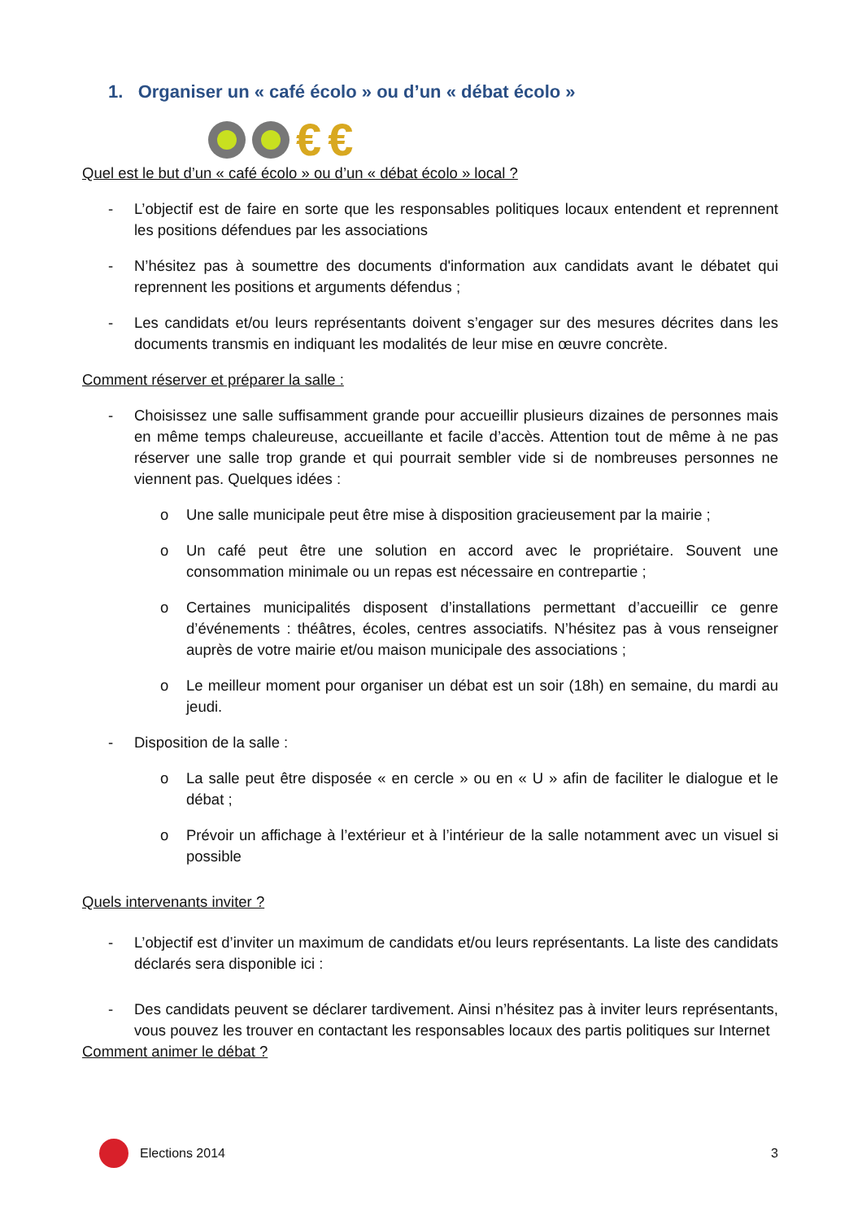1. Organiser un « café écolo » ou d’un « débat écolo »
€ €
Quel est le but d’un « café écolo » ou d’un « débat écolo » local ?
- L’objectif est de faire en sorte que les responsables politiques locaux entendent et reprennent les positions défendues par les associations
- N’hésitez pas à soumettre des documents d'information aux candidats avant le débatet qui reprennent les positions et arguments défendus ;
- Les candidats et/ou leurs représentants doivent s’engager sur des mesures décrites dans les documents transmis en indiquant les modalités de leur mise en œuvre concrète.
Comment réserver et préparer la salle :
- Choisissez une salle suffisamment grande pour accueillir plusieurs dizaines de personnes mais en même temps chaleureuse, accueillante et facile d’accès. Attention tout de même à ne pas réserver une salle trop grande et qui pourrait sembler vide si de nombreuses personnes ne viennent pas. Quelques idées :
o Une salle municipale peut être mise à disposition gracieusement par la mairie ;
o Un café peut être une solution en accord avec le propriétaire. Souvent une consommation minimale ou un repas est nécessaire en contrepartie ;
o Certaines municipalités disposent d’installations permettant d’accueillir ce genre d’événements : théâtres, écoles, centres associatifs. N’hésitez pas à vous renseigner auprès de votre mairie et/ou maison municipale des associations ;
o Le meilleur moment pour organiser un débat est un soir (18h) en semaine, du mardi au jeudi.
- Disposition de la salle :
o La salle peut être disposée « en cercle » ou en « U » afin de faciliter le dialogue et le débat ;
o Prévoir un affichage à l’extérieur et à l’intérieur de la salle notamment avec un visuel si possible
Quels intervenants inviter ?
- L’objectif est d’inviter un maximum de candidats et/ou leurs représentants. La liste des candidats déclarés sera disponible ici :
- Des candidats peuvent se déclarer tardivement. Ainsi n’hésitez pas à inviter leurs représentants, vous pouvez les trouver en contactant les responsables locaux des partis politiques sur Internet
Comment animer le débat ?
Elections 2014 3